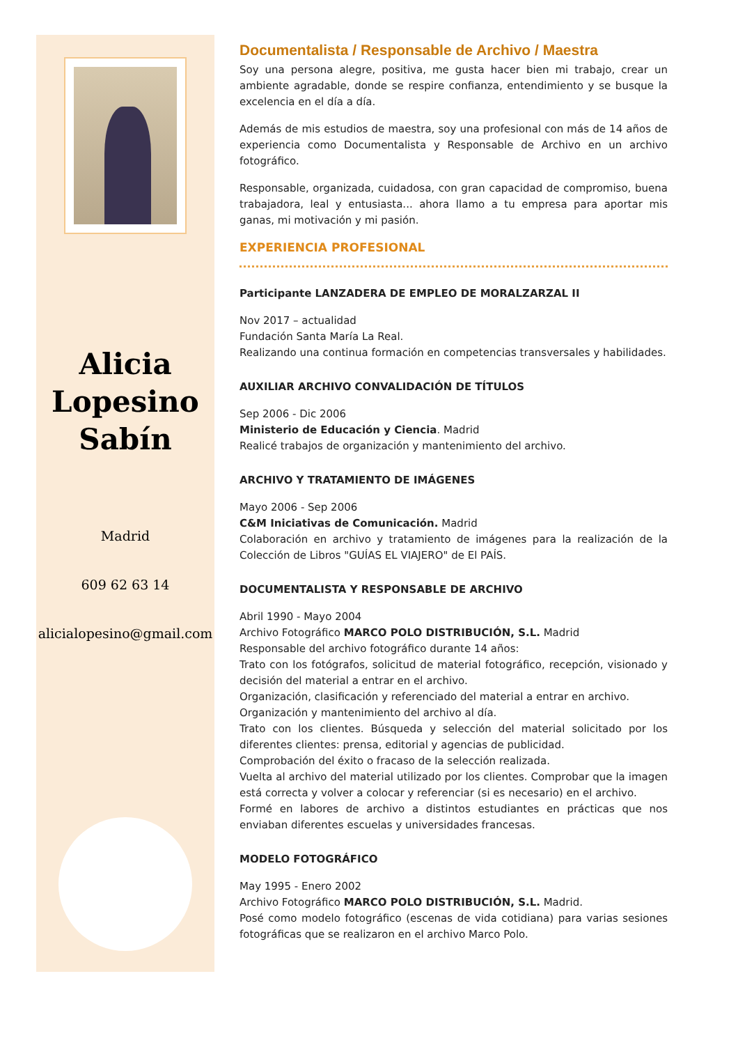Alicia
Lopesino
Sabín
Madrid
609 62 63 14
alicialopesino@gmail.com
Documentalista / Responsable de Archivo / Maestra
Soy una persona alegre, positiva, me gusta hacer bien mi trabajo, crear un ambiente agradable, donde se respire confianza, entendimiento y se busque la excelencia en el día a día.
Además de mis estudios de maestra, soy una profesional con más de 14 años de experiencia como Documentalista y Responsable de Archivo en un archivo fotográfico.
Responsable, organizada, cuidadosa, con gran capacidad de compromiso, buena trabajadora, leal y entusiasta... ahora llamo a tu empresa para aportar mis ganas, mi motivación y mi pasión.
EXPERIENCIA PROFESIONAL
Participante LANZADERA DE EMPLEO DE MORALZARZAL II
Nov 2017 – actualidad
Fundación Santa María La Real.
Realizando una continua formación en competencias transversales y habilidades.
AUXILIAR ARCHIVO CONVALIDACIÓN DE TÍTULOS
Sep 2006 - Dic 2006
Ministerio de Educación y Ciencia. Madrid
Realicé trabajos de organización y mantenimiento del archivo.
ARCHIVO Y TRATAMIENTO DE IMÁGENES
Mayo 2006 - Sep 2006
C&M Iniciativas de Comunicación. Madrid
Colaboración en archivo y tratamiento de imágenes para la realización de la Colección de Libros "GUÍAS EL VIAJERO" de El PAÍS.
DOCUMENTALISTA Y RESPONSABLE DE ARCHIVO
Abril 1990 - Mayo 2004
Archivo Fotográfico MARCO POLO DISTRIBUCIÓN, S.L. Madrid
Responsable del archivo fotográfico durante 14 años:
Trato con los fotógrafos, solicitud de material fotográfico, recepción, visionado y decisión del material a entrar en el archivo.
Organización, clasificación y referenciado del material a entrar en archivo.
Organización y mantenimiento del archivo al día.
Trato con los clientes. Búsqueda y selección del material solicitado por los diferentes clientes: prensa, editorial y agencias de publicidad.
Comprobación del éxito o fracaso de la selección realizada.
Vuelta al archivo del material utilizado por los clientes. Comprobar que la imagen está correcta y volver a colocar y referenciar (si es necesario) en el archivo.
Formé en labores de archivo a distintos estudiantes en prácticas que nos enviaban diferentes escuelas y universidades francesas.
MODELO FOTOGRÁFICO
May 1995 - Enero 2002
Archivo Fotográfico MARCO POLO DISTRIBUCIÓN, S.L. Madrid.
Posé como modelo fotográfico (escenas de vida cotidiana) para varias sesiones fotográficas que se realizaron en el archivo Marco Polo.